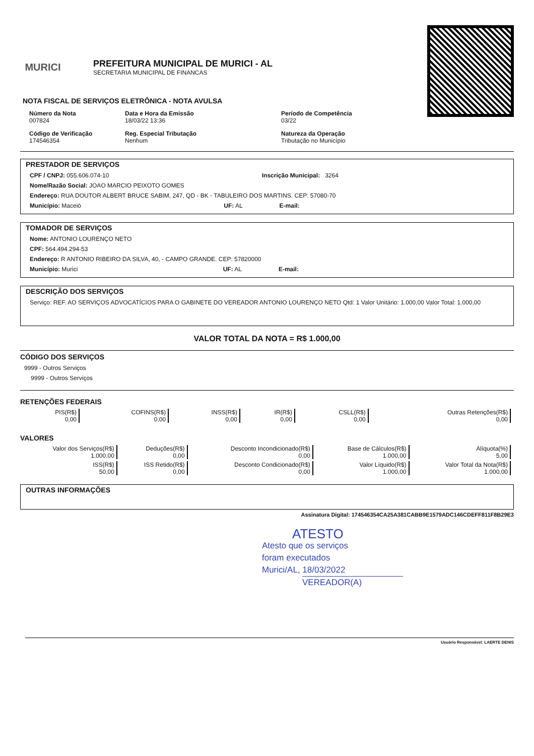MURICI
PREFEITURA MUNICIPAL DE MURICI - AL
SECRETARIA MUNICIPAL DE FINANCAS
NOTA FISCAL DE SERVIÇOS ELETRÔNICA - NOTA AVULSA
Número da Nota
007824
Data e Hora da Emissão
18/03/22 13:36
Período de Competência
03/22
Código de Verificação
174546354
Reg. Especial Tributação
Nenhum
Natureza da Operação
Tributação no Município
PRESTADOR DE SERVIÇOS
CPF / CNPJ: 055.606.074-10 Inscrição Municipal: 3264
Nome/Razão Social: JOAO MARCIO PEIXOTO GOMES
Endereço: RUA DOUTOR ALBERT BRUCE SABIM, 247, QD - BK - TABULEIRO DOS MARTINS. CEP: 57080-70
Município: Maceió UF: AL E-mail:
TOMADOR DE SERVIÇOS
Nome: ANTONIO LOURENÇO NETO
CPF: 564.494.294-53
Endereço: R ANTONIO RIBEIRO DA SILVA, 40, - CAMPO GRANDE. CEP: 57820000
Município: Murici UF: AL E-mail:
DESCRIÇÃO DOS SERVIÇOS
Serviço: REF. AO SERVIÇOS ADVOCATÍCIOS PARA O GABINETE DO VEREADOR ANTONIO LOURENÇO NETO Qtd: 1 Valor Unitário: 1.000,00 Valor Total: 1.000,00
VALOR TOTAL DA NOTA = R$ 1.000,00
CÓDIGO DOS SERVIÇOS
9999 - Outros Serviços
9999 - Outros Serviços
RETENÇÕES FEDERAIS
| PIS(R$) 0,00 | COFINS(R$) 0,00 | INSS(R$) 0,00 | IR(R$) 0,00 | CSLL(R$) 0,00 | Outras Retenções(R$) 0,00 |
VALORES
| Valor dos Serviços(R$) 1.000,00 | Deduções(R$) 0,00 | Desconto Incondicionado(R$) 0,00 | Base de Cálculos(R$) 1.000,00 | Alíquota(%) 5,00 |
| ISS(R$) 50,00 | ISS Retido(R$) 0,00 | Desconto Condicionado(R$) 0,00 | Valor Líquido(R$) 1.000,00 | Valor Total da Nota(R$) 1.000,00 |
OUTRAS INFORMAÇÕES
Assinatura Digital: 174546354CA25A381CABB9E1579ADC146CDEFF811F8B29E3
ATESTO
Atesto que os serviços
foram executados
Murici/AL, 18/03/2022
VEREADOR(A)
Usuário Responsável: LAERTE DENIS